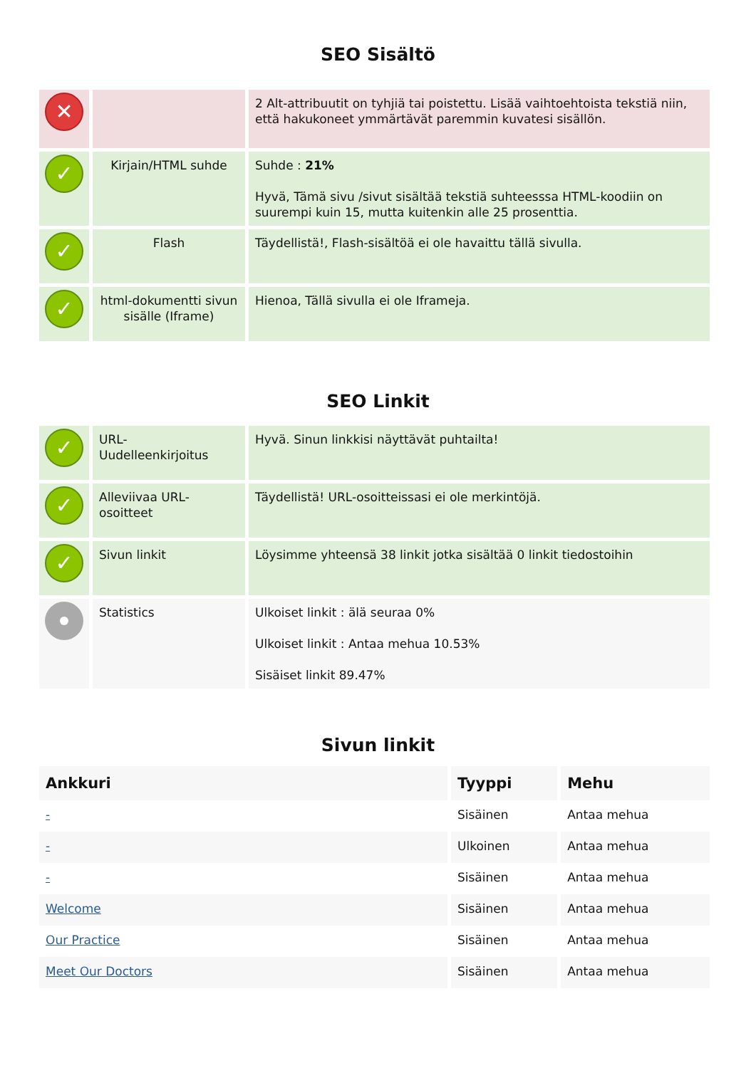SEO Sisältö
| ✕ | | 2 Alt-attribuutit on tyhjiä tai poistettu. Lisää vaihtoehtoista tekstiä niin, että hakukoneet ymmärtävät paremmin kuvatesi sisällön. |
| ✓ | Kirjain/HTML suhde | Suhde : 21% Hyvä, Tämä sivu /sivut sisältää tekstiä suhteesssa HTML-koodiin on suurempi kuin 15, mutta kuitenkin alle 25 prosenttia. |
| ✓ | Flash | Täydellistä!, Flash-sisältöä ei ole havaittu tällä sivulla. |
| ✓ | html-dokumentti sivun sisälle (Iframe) | Hienoa, Tällä sivulla ei ole Iframeja. |
SEO Linkit
| ✓ | URL- Uudelleenkirjoitus | Hyvä. Sinun linkkisi näyttävät puhtailta! |
| ✓ | Alleviivaa URL-osoitteet | Täydellistä! URL-osoitteissasi ei ole merkintöjä. |
| ✓ | Sivun linkit | Löysimme yhteensä 38 linkit jotka sisältää 0 linkit tiedostoihin |
| | Statistics | Ulkoiset linkit : älä seuraa 0% Ulkoiset linkit : Antaa mehua 10.53% Sisäiset linkit 89.47% |
Sivun linkit
| Ankkuri | Tyyppi | Mehu |
| --- | --- | --- |
| - | Sisäinen | Antaa mehua |
| - | Ulkoinen | Antaa mehua |
| - | Sisäinen | Antaa mehua |
| Welcome | Sisäinen | Antaa mehua |
| Our Practice | Sisäinen | Antaa mehua |
| Meet Our Doctors | Sisäinen | Antaa mehua |